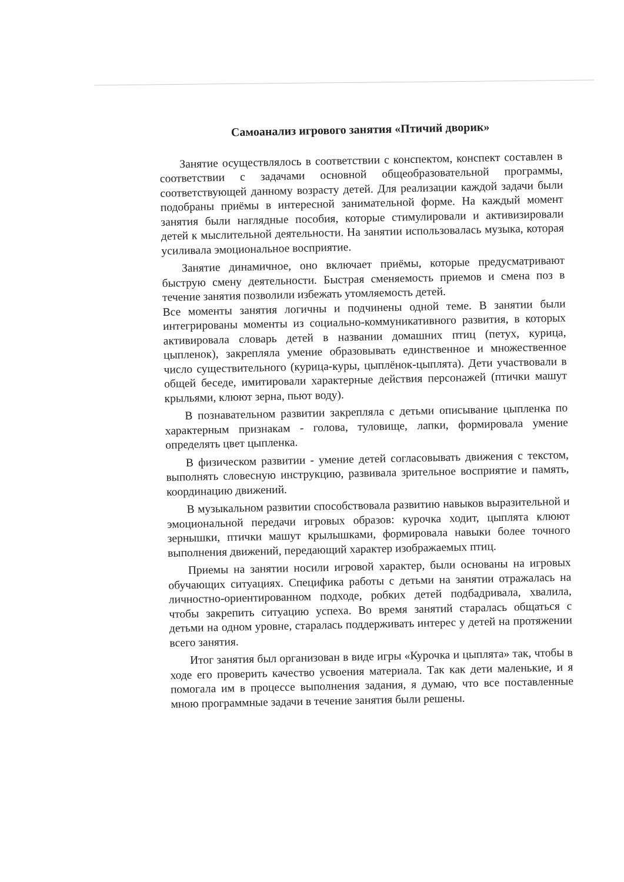Самоанализ игрового занятия «Птичий дворик»
Занятие осуществлялось в соответствии с конспектом, конспект составлен в соответствии с задачами основной общеобразовательной программы, соответствующей данному возрасту детей. Для реализации каждой задачи были подобраны приёмы в интересной занимательной форме. На каждый момент занятия были наглядные пособия, которые стимулировали и активизировали детей к мыслительной деятельности. На занятии использовалась музыка, которая усиливала эмоциональное восприятие.
Занятие динамичное, оно включает приёмы, которые предусматривают быструю смену деятельности. Быстрая сменяемость приемов и смена поз в течение занятия позволили избежать утомляемость детей.
Все моменты занятия логичны и подчинены одной теме. В занятии были интегрированы моменты из социально-коммуникативного развития, в которых активировала словарь детей в названии домашних птиц (петух, курица, цыпленок), закрепляла умение образовывать единственное и множественное число существительного (курица-куры, цыплёнок-цыплята). Дети участвовали в общей беседе, имитировали характерные действия персонажей (птички машут крыльями, клюют зерна, пьют воду).
В познавательном развитии закрепляла с детьми описывание цыпленка по характерным признакам - голова, туловище, лапки, формировала умение определять цвет цыпленка.
В физическом развитии - умение детей согласовывать движения с текстом, выполнять словесную инструкцию, развивала зрительное восприятие и память, координацию движений.
В музыкальном развитии способствовала развитию навыков выразительной и эмоциональной передачи игровых образов: курочка ходит, цыплята клюют зернышки, птички машут крылышками, формировала навыки более точного выполнения движений, передающий характер изображаемых птиц.
Приемы на занятии носили игровой характер, были основаны на игровых обучающих ситуациях. Специфика работы с детьми на занятии отражалась на личностно-ориентированном подходе, робких детей подбадривала, хвалила, чтобы закрепить ситуацию успеха. Во время занятий старалась общаться с детьми на одном уровне, старалась поддерживать интерес у детей на протяжении всего занятия.
Итог занятия был организован в виде игры «Курочка и цыплята» так, чтобы в ходе его проверить качество усвоения материала. Так как дети маленькие, и я помогала им в процессе выполнения задания, я думаю, что все поставленные мною программные задачи в течение занятия были решены.